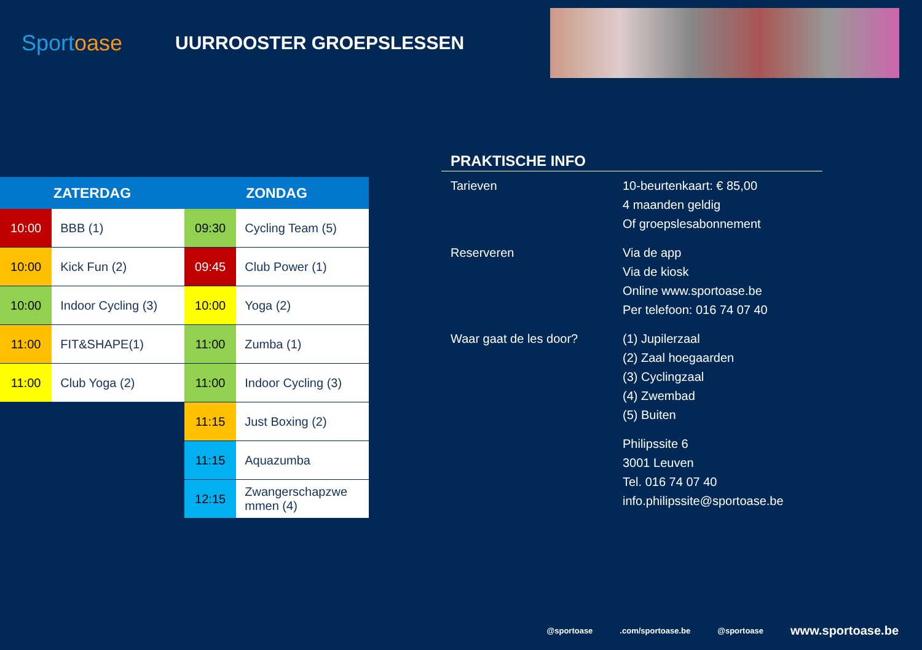Sportoase
UURROOSTER GROEPSLESSEN
| ZATERDAG | | ZONDAG | |
| --- | --- | --- | --- |
| 10:00 | BBB (1) | 09:30 | Cycling Team (5) |
| 10:00 | Kick Fun (2) | 09:45 | Club Power (1) |
| 10:00 | Indoor Cycling (3) | 10:00 | Yoga (2) |
| 11:00 | FIT&SHAPE(1) | 11:00 | Zumba (1) |
| 11:00 | Club Yoga (2) | 11:00 | Indoor Cycling (3) |
| | | 11:15 | Just Boxing (2) |
| | | 11:15 | Aquazumba |
| | | 12:15 | Zwangerschapzwe mmen (4) |
PRAKTISCHE INFO
| Tarieven | 10-beurtenkaart: € 85,00 4 maanden geldig Of groepslesabonnement |
| Reserveren | Via de app Via de kiosk Online www.sportoase.be Per telefoon: 016 74 07 40 |
| Waar gaat de les door? | (1) Jupilerzaal (2) Zaal hoegaarden (3) Cyclingzaal (4) Zwembad (5) Buiten |
| | Philipssite 6 3001 Leuven Tel. 016 74 07 40 info.philipssite@sportoase.be |
@sportoase .com/sportoase.be @sportoase www.sportoase.be